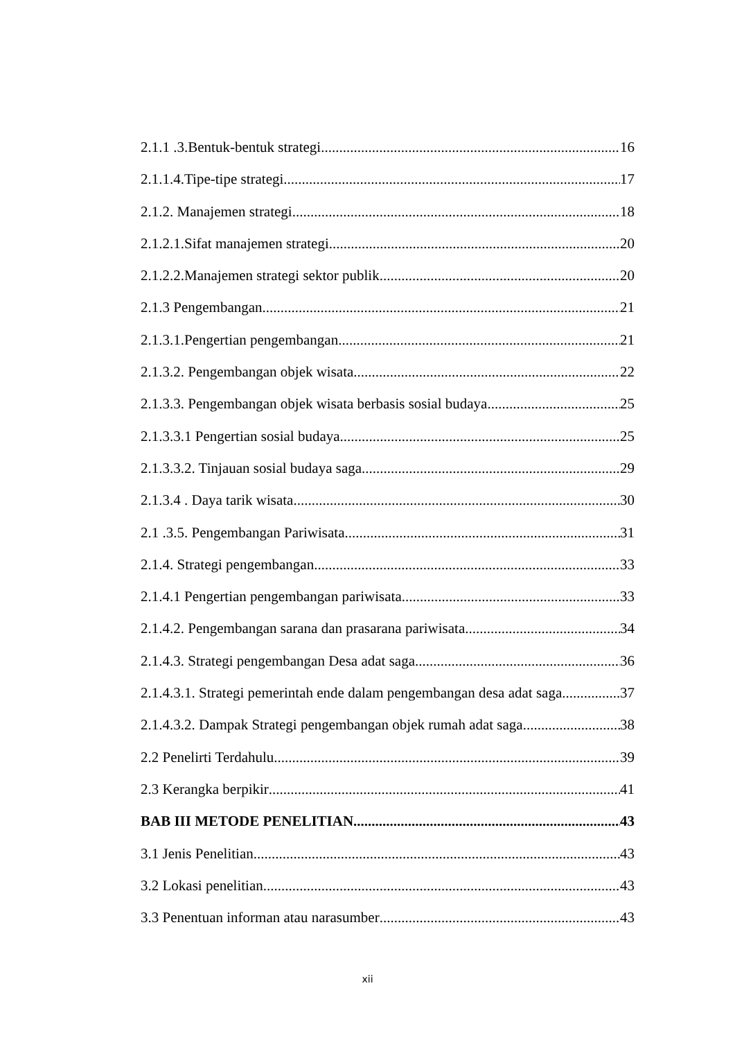2.1.1 .3.Bentuk-bentuk strategi 16
2.1.1.4.Tipe-tipe strategi 17
2.1.2. Manajemen strategi 18
2.1.2.1.Sifat manajemen strategi 20
2.1.2.2.Manajemen strategi sektor publik 20
2.1.3 Pengembangan 21
2.1.3.1.Pengertian pengembangan 21
2.1.3.2. Pengembangan objek wisata 22
2.1.3.3. Pengembangan objek wisata berbasis sosial budaya 25
2.1.3.3.1 Pengertian sosial budaya 25
2.1.3.3.2. Tinjauan sosial budaya saga 29
2.1.3.4 . Daya tarik wisata 30
2.1 .3.5. Pengembangan Pariwisata 31
2.1.4. Strategi pengembangan 33
2.1.4.1 Pengertian pengembangan pariwisata 33
2.1.4.2. Pengembangan sarana dan prasarana pariwisata 34
2.1.4.3. Strategi pengembangan Desa adat saga 36
2.1.4.3.1. Strategi pemerintah ende dalam pengembangan desa adat saga 37
2.1.4.3.2. Dampak Strategi pengembangan objek rumah adat saga 38
2.2 Penelirti Terdahulu 39
2.3 Kerangka berpikir 41
BAB III METODE PENELITIAN 43
3.1 Jenis Penelitian 43
3.2 Lokasi penelitian 43
3.3 Penentuan informan atau narasumber 43
xii